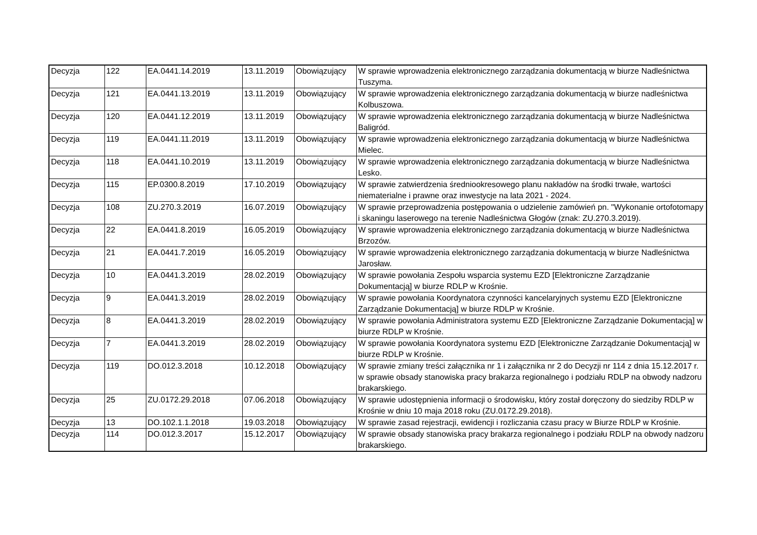| Decyzja | 122 | EA.0441.14.2019 | 13.11.2019 | Obowiązujący | W sprawie wprowadzenia elektronicznego zarządzania dokumentacją w biurze Nadleśnictwa Tuszyma. |
| Decyzja | 121 | EA.0441.13.2019 | 13.11.2019 | Obowiązujący | W sprawie wprowadzenia elektronicznego zarządzania dokumentacją w biurze nadleśnictwa Kolbuszowa. |
| Decyzja | 120 | EA.0441.12.2019 | 13.11.2019 | Obowiązujący | W sprawie wprowadzenia elektronicznego zarządzania dokumentacją w biurze Nadleśnictwa Baligród. |
| Decyzja | 119 | EA.0441.11.2019 | 13.11.2019 | Obowiązujący | W sprawie wprowadzenia elektronicznego zarządzania dokumentacją w biurze Nadleśnictwa Mielec. |
| Decyzja | 118 | EA.0441.10.2019 | 13.11.2019 | Obowiązujący | W sprawie wprowadzenia elektronicznego zarządzania dokumentacją w biurze Nadleśnictwa Lesko. |
| Decyzja | 115 | EP.0300.8.2019 | 17.10.2019 | Obowiązujący | W sprawie zatwierdzenia średniookresowego planu nakładów na środki trwałe, wartości niematerialne i prawne oraz inwestycje na lata 2021 - 2024. |
| Decyzja | 108 | ZU.270.3.2019 | 16.07.2019 | Obowiązujący | W sprawie przeprowadzenia postępowania o udzielenie zamówień pn. "Wykonanie ortofotomapy i skaningu laserowego na terenie Nadleśnictwa Głogów (znak: ZU.270.3.2019). |
| Decyzja | 22 | EA.0441.8.2019 | 16.05.2019 | Obowiązujący | W sprawie wprowadzenia elektronicznego zarządzania dokumentacją w biurze Nadleśnictwa Brzozów. |
| Decyzja | 21 | EA.0441.7.2019 | 16.05.2019 | Obowiązujący | W sprawie wprowadzenia elektronicznego zarządzania dokumentacją w biurze Nadleśnictwa Jarosław. |
| Decyzja | 10 | EA.0441.3.2019 | 28.02.2019 | Obowiązujący | W sprawie powołania Zespołu wsparcia systemu EZD [Elektroniczne Zarządzanie Dokumentacją] w biurze RDLP w Krośnie. |
| Decyzja | 9 | EA.0441.3.2019 | 28.02.2019 | Obowiązujący | W sprawie powołania Koordynatora czynności kancelaryjnych systemu EZD [Elektroniczne Zarządzanie Dokumentacją] w biurze RDLP w Krośnie. |
| Decyzja | 8 | EA.0441.3.2019 | 28.02.2019 | Obowiązujący | W sprawie powołania Administratora systemu EZD [Elektroniczne Zarządzanie Dokumentacją] w biurze RDLP w Krośnie. |
| Decyzja | 7 | EA.0441.3.2019 | 28.02.2019 | Obowiązujący | W sprawie powołania Koordynatora systemu EZD [Elektroniczne Zarządzanie Dokumentacją] w biurze RDLP w Krośnie. |
| Decyzja | 119 | DO.012.3.2018 | 10.12.2018 | Obowiązujący | W sprawie zmiany treści załącznika nr 1 i załącznika nr 2 do Decyzji nr 114 z dnia 15.12.2017 r. w sprawie obsady stanowiska pracy brakarza regionalnego i podziału RDLP na obwody nadzoru brakarskiego. |
| Decyzja | 25 | ZU.0172.29.2018 | 07.06.2018 | Obowiązujący | W sprawie udostępnienia informacji o środowisku, który został doręczony do siedziby RDLP w Krośnie w dniu 10 maja 2018 roku (ZU.0172.29.2018). |
| Decyzja | 13 | DO.102.1.1.2018 | 19.03.2018 | Obowiązujący | W sprawie zasad rejestracji, ewidencji i rozliczania czasu pracy w Biurze RDLP w Krośnie. |
| Decyzja | 114 | DO.012.3.2017 | 15.12.2017 | Obowiązujący | W sprawie obsady stanowiska pracy brakarza regionalnego i podziału RDLP na obwody nadzoru brakarskiego. |